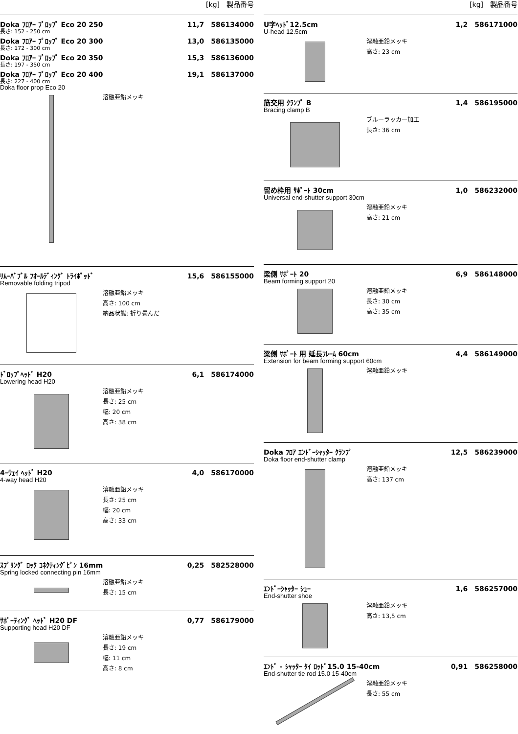[kg]　製品番号
Doka ﾌﾛｱｰ ﾌﾟﾛｯﾌﾟ Eco 20 250 11,7　586134000
長さ: 152 - 250 cm
Doka ﾌﾛｱｰ ﾌﾟﾛｯﾌﾟ Eco 20 300 13,0　586135000
長さ: 172 - 300 cm
Doka ﾌﾛｱｰ ﾌﾟﾛｯﾌﾟ Eco 20 350 15,3　586136000
長さ: 197 - 350 cm
Doka ﾌﾛｱｰ ﾌﾟﾛｯﾌﾟ Eco 20 400 19,1　586137000
長さ: 227 - 400 cm
Doka floor prop Eco 20
溶融亜鉛メッキ
ﾘﾑｰﾊﾞﾌﾞﾙ ﾌｵｰﾙﾃﾞｨﾝｸﾞ ﾄﾗｲﾎﾟｯﾄﾞ 15,6　586155000
Removable folding tripod
溶融亜鉛メッキ
高さ: 100 cm
納品状態: 折り畳んだ
ﾄﾞﾛｯﾌﾟﾍｯﾄﾞ H20 6,1　586174000
Lowering head H20
溶融亜鉛メッキ
長さ: 25 cm
幅: 20 cm
高さ: 38 cm
4ｰｳｪｲ ﾍｯﾄﾞ H20 4,0　586170000
4-way head H20
溶融亜鉛メッキ
長さ: 25 cm
幅: 20 cm
高さ: 33 cm
ｽﾌﾟﾘﾝｸﾞ ﾛｯｸ ｺﾈｸﾃｨﾝｸﾞﾋﾟﾝ 16mm 0,25　582528000
Spring locked connecting pin 16mm
溶融亜鉛メッキ
長さ: 15 cm
ｻﾎﾟｰﾃｨﾝｸﾞ ﾍｯﾄﾞ H20 DF 0,77　586179000
Supporting head H20 DF
溶融亜鉛メッキ
長さ: 19 cm
幅: 11 cm
高さ: 8 cm
[kg]　製品番号
U字ﾍｯﾄﾞ12.5cm 1,2　586171000
U-head 12.5cm
溶融亜鉛メッキ
高さ: 23 cm
筋交用 ｸﾗﾝﾌﾟ B 1,4　586195000
Bracing clamp B
ブルーラッカー加工
長さ: 36 cm
留め枠用 ｻﾎﾟｰﾄ 30cm 1,0　586232000
Universal end-shutter support 30cm
溶融亜鉛メッキ
高さ: 21 cm
梁側 ｻﾎﾟｰﾄ 20 6,9　586148000
Beam forming support 20
溶融亜鉛メッキ
長さ: 30 cm
高さ: 35 cm
梁側 ｻﾎﾟｰﾄ 用 延長ﾌﾚｰﾑ 60cm 4,4　586149000
Extension for beam forming support 60cm
溶融亜鉛メッキ
Doka ﾌﾛｱ ｴﾝﾄﾞｰｼｬｯﾀｰ ｸﾗﾝﾌﾟ 12,5　586239000
Doka floor end-shutter clamp
溶融亜鉛メッキ
高さ: 137 cm
ｴﾝﾄﾞｰｼｬｯﾀｰ ｼｭｰ 1,6　586257000
End-shutter shoe
溶融亜鉛メッキ
高さ: 13,5 cm
ｴﾝﾄﾞ - ｼｬｯﾀｰ ﾀｲ ﾛｯﾄﾞ15.0 15-40cm 0,91　586258000
End-shutter tie rod 15.0 15-40cm
溶融亜鉛メッキ
長さ: 55 cm